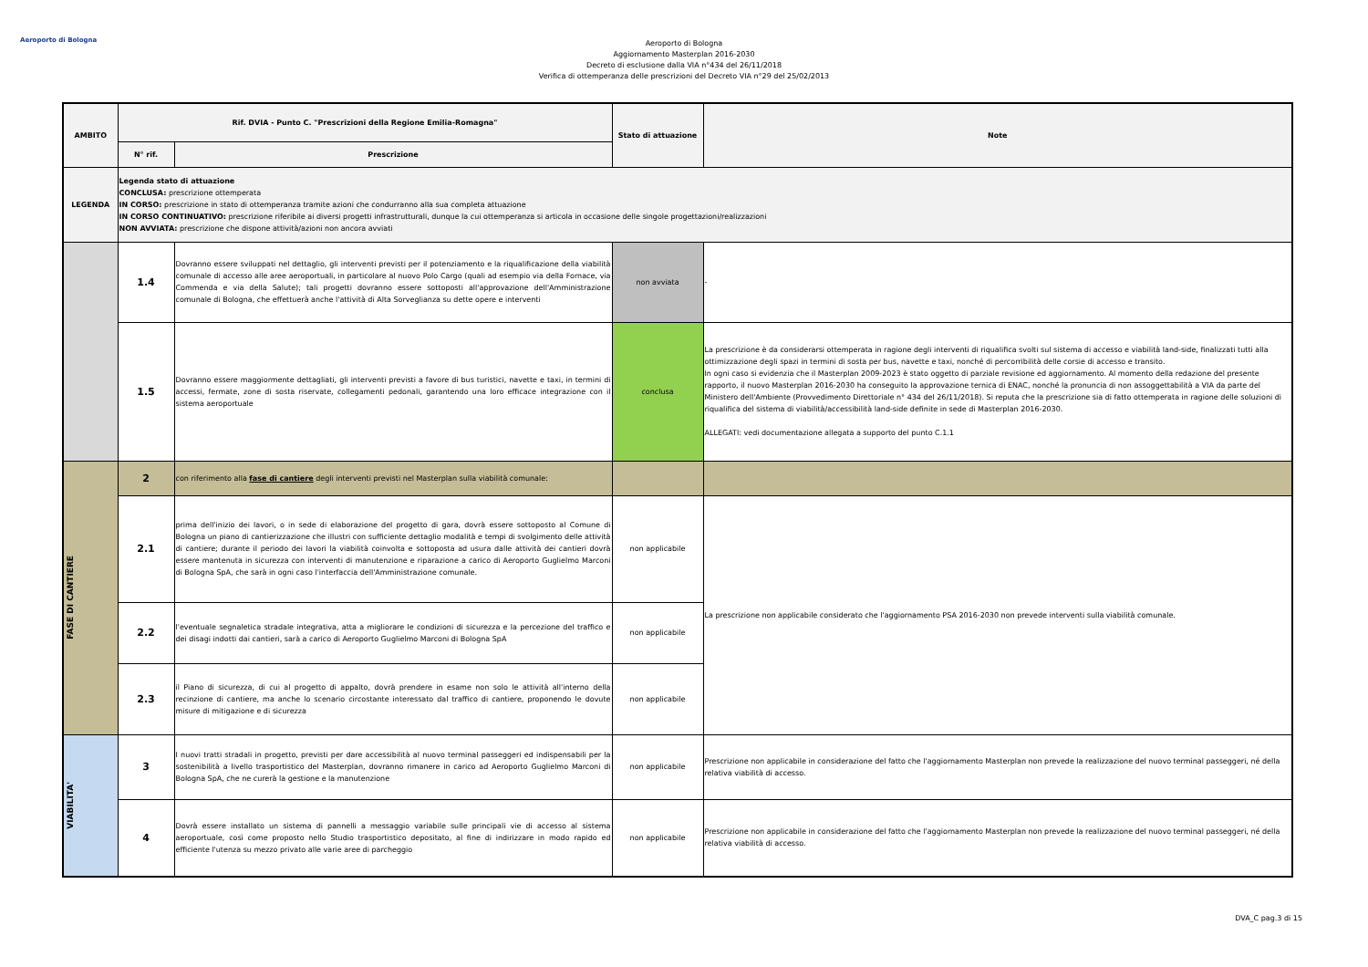Aeroporto di Bologna
Aeroporto di Bologna
Aggiornamento Masterplan 2016-2030
Decreto di esclusione dalla VIA n°434 del 26/11/2018
Verifica di ottemperanza delle prescrizioni del Decreto VIA n°29 del 25/02/2013
| AMBITO | Rif. DVIA - Punto C. "Prescrizioni della Regione Emilia-Romagna" | | Stato di attuazione | Note |
| --- | --- | --- | --- | --- |
| | N° rif. | Prescrizione | | |
| LEGENDA | Legenda stato di attuazione CONCLUSA: prescrizione ottemperata IN CORSO: prescrizione in stato di ottemperanza tramite azioni che condurranno alla sua completa attuazione IN CORSO CONTINUATIVO: prescrizione riferibile ai diversi progetti infrastrutturali, dunque la cui ottemperanza si articola in occasione delle singole progettazioni/realizzazioni NON AVVIATA: prescrizione che dispone attività/azioni non ancora avviati | | | |
| | 1.4 | Dovranno essere sviluppati nel dettaglio, gli interventi previsti per il potenziamento e la riqualificazione della viabilità comunale di accesso alle aree aeroportuali, in particolare al nuovo Polo Cargo (quali ad esempio via della Fornace, via Commenda e via della Salute); tali progetti dovranno essere sottoposti all'approvazione dell'Amministrazione comunale di Bologna, che effettuerà anche l'attività di Alta Sorveglianza su dette opere e interventi | non avviata | - |
| | 1.5 | Dovranno essere maggiormente dettagliati, gli interventi previsti a favore di bus turistici, navette e taxi, in termini di accessi, fermate, zone di sosta riservate, collegamenti pedonali, garantendo una loro efficace integrazione con il sistema aeroportuale | conclusa | La prescrizione è da considerarsi ottemperata in ragione degli interventi di riqualifica svolti sul sistema di accesso e viabilità land-side, finalizzati tutti alla ottimizzazione degli spazi in termini di sosta per bus, navette e taxi, nonché di percorribilità delle corsie di accesso e transito. In ogni caso si evidenzia che il Masterplan 2009-2023 è stato oggetto di parziale revisione ed aggiornamento. Al momento della redazione del presente rapporto, il nuovo Masterplan 2016-2030 ha conseguito la approvazione ternica di ENAC, nonché la pronuncia di non assoggettabilità a VIA da parte del Ministero dell'Ambiente (Provvedimento Direttoriale n° 434 del 26/11/2018). Si reputa che la prescrizione sia di fatto ottemperata in ragione delle soluzioni di riqualifica del sistema di viabilità/accessibilità land-side definite in sede di Masterplan 2016-2030. ALLEGATI: vedi documentazione allegata a supporto del punto C.1.1 |
| FASE DI CANTIERE | 2 | con riferimento alla fase di cantiere degli interventi previsti nel Masterplan sulla viabilità comunale: | | |
| | 2.1 | prima dell'inizio dei lavori, o in sede di elaborazione del progetto di gara, dovrà essere sottoposto al Comune di Bologna un piano di cantierizzazione che illustri con sufficiente dettaglio modalità e tempi di svolgimento delle attività di cantiere; durante il periodo dei lavori la viabilità coinvolta e sottoposta ad usura dalle attività dei cantieri dovrà essere mantenuta in sicurezza con interventi di manutenzione e riparazione a carico di Aeroporto Guglielmo Marconi di Bologna SpA, che sarà in ogni caso l'interfaccia dell'Amministrazione comunale. | non applicabile | La prescrizione non applicabile considerato che l'aggiornamento PSA 2016-2030 non prevede interventi sulla viabilità comunale. |
| | 2.2 | l'eventuale segnaletica stradale integrativa, atta a migliorare le condizioni di sicurezza e la percezione del traffico e dei disagi indotti dai cantieri, sarà a carico di Aeroporto Guglielmo Marconi di Bologna SpA | non applicabile | |
| | 2.3 | il Piano di sicurezza, di cui al progetto di appalto, dovrà prendere in esame non solo le attività all'interno della recinzione di cantiere, ma anche lo scenario circostante interessato dal traffico di cantiere, proponendo le dovute misure di mitigazione e di sicurezza | non applicabile | |
| VIABILITA' | 3 | I nuovi tratti stradali in progetto, previsti per dare accessibilità al nuovo terminal passeggeri ed indispensabili per la sostenibilità a livello trasportistico del Masterplan, dovranno rimanere in carico ad Aeroporto Guglielmo Marconi di Bologna SpA, che ne curerà la gestione e la manutenzione | non applicabile | Prescrizione non applicabile in considerazione del fatto che l'aggiornamento Masterplan non prevede la realizzazione del nuovo terminal passeggeri, né della relativa viabilità di accesso. |
| | 4 | Dovrà essere installato un sistema di pannelli a messaggio variabile sulle principali vie di accesso al sistema aeroportuale, così come proposto nello Studio trasportistico depositato, al fine di indirizzare in modo rapido ed efficiente l'utenza su mezzo privato alle varie aree di parcheggio | non applicabile | Prescrizione non applicabile in considerazione del fatto che l'aggiornamento Masterplan non prevede la realizzazione del nuovo terminal passeggeri, né della relativa viabilità di accesso. |
DVA_C pag.3 di 15